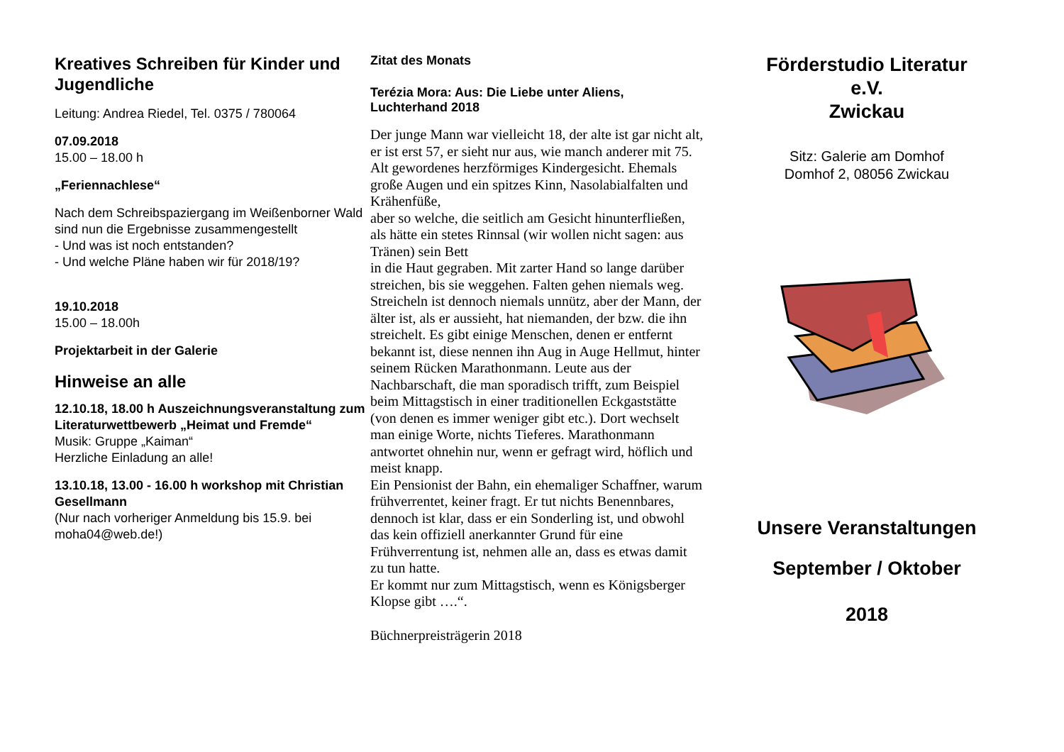Kreatives Schreiben für Kinder und Jugendliche
Leitung: Andrea Riedel, Tel. 0375 / 780064
07.09.2018
15.00 – 18.00 h
„Feriennachlese“
Nach dem Schreibspaziergang im Weißenborner Wald sind nun die Ergebnisse zusammengestellt
- Und was ist noch entstanden?
- Und welche Pläne haben wir für 2018/19?
19.10.2018
15.00 – 18.00h
Projektarbeit in der Galerie
Hinweise an alle
12.10.18, 18.00 h Auszeichnungsveranstaltung zum Literaturwettbewerb „Heimat und Fremde“
Musik: Gruppe „Kaiman“
Herzliche Einladung an alle!
13.10.18, 13.00 - 16.00 h workshop mit Christian Gesellmann
(Nur nach vorheriger Anmeldung bis 15.9. bei moha04@web.de!)
Zitat des Monats
Terézia Mora: Aus: Die Liebe unter Aliens, Luchterhand 2018
Der junge Mann war vielleicht 18, der alte ist gar nicht alt, er ist erst 57, er sieht nur aus, wie manch anderer mit 75. Alt gewordenes herzförmiges Kindergesicht. Ehemals große Augen und ein spitzes Kinn, Nasolabialfalten und Krähenfüße,
aber so welche, die seitlich am Gesicht hinunterfließen, als hätte ein stetes Rinnsal (wir wollen nicht sagen: aus Tränen) sein Bett
in die Haut gegraben. Mit zarter Hand so lange darüber streichen, bis sie weggehen. Falten gehen niemals weg. Streicheln ist dennoch niemals unnütz, aber der Mann, der älter ist, als er aussieht, hat niemanden, der bzw. die ihn streichelt. Es gibt einige Menschen, denen er entfernt bekannt ist, diese nennen ihn Aug in Auge Hellmut, hinter seinem Rücken Marathonmann. Leute aus der Nachbarschaft, die man sporadisch trifft, zum Beispiel beim Mittagstisch in einer traditionellen Eckgaststätte (von denen es immer weniger gibt etc.). Dort wechselt man einige Worte, nichts Tieferes. Marathonmann antwortet ohnehin nur, wenn er gefragt wird, höflich und meist knapp.
Ein Pensionist der Bahn, ein ehemaliger Schaffner, warum frühverrentet, keiner fragt. Er tut nichts Benennbares, dennoch ist klar, dass er ein Sonderling ist, und obwohl das kein offiziell anerkannter Grund für eine Frühverrentung ist, nehmen alle an, dass es etwas damit zu tun hatte.
Er kommt nur zum Mittagstisch, wenn es Königsberger Klopse gibt ….“.
Büchnerpreisträgerin 2018
Förderstudio Literatur
e.V.
Zwickau
Sitz: Galerie am Domhof
Domhof 2, 08056 Zwickau
Unsere Veranstaltungen
September / Oktober
2018